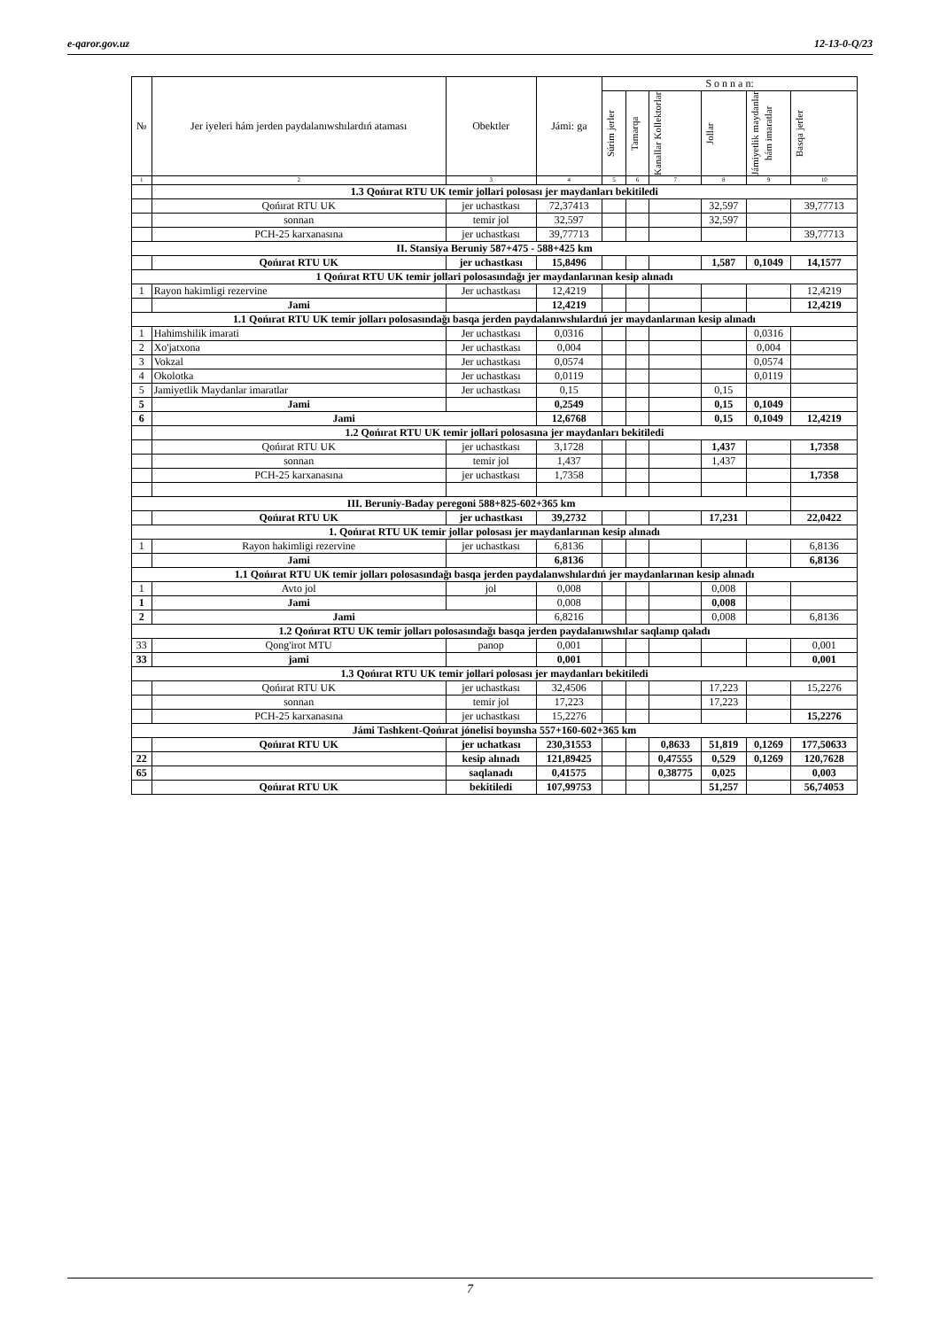e-qaror.gov.uz 12-13-0-Q/23
| № | Jer iyeleri hám jerden paydalanıwshılardıń ataması | Obektler | Jámi: ga | S o n n a n: | | | | | |
| --- | --- | --- | --- | --- | --- | --- | --- | --- | --- |
| | | | | Súrim jerler | Tamarqa | Kanallar Kollektorlar | Jollar | Jámiyetlik maydanlar hám imaratlar | Basqa jerler |
| 1 | 2 | 3 | 4 | 5 | 6 | 7 | 8 | 9 | 10 |
| | 1.3 Qońırat RTU UK temir jollari polosası jer maydanları bekitiledi | | | | | | | | |
| | Qońırat RTU UK | jer uchastkası | 72,37413 | | | | 32,597 | | 39,77713 |
| | sonnan | temir jol | 32,597 | | | | 32,597 | | |
| | PCH-25 karxanasına | jer uchastkası | 39,77713 | | | | | | 39,77713 |
| II. Stansiya Beruniy 587+475 - 588+425 km | | | | | | | | | |
| | Qońırat RTU UK | jer uchastkası | 15,8496 | | | | 1,587 | 0,1049 | 14,1577 |
| 1 Qońırat RTU UK temir jollari polosasındağı jer maydanlarınan kesip alınadı | | | | | | | | | |
| 1 | Rayon hakimligi rezervine | Jer uchastkası | 12,4219 | | | | | | 12,4219 |
| | Jami | | 12,4219 | | | | | | 12,4219 |
| 1.1 Qońırat RTU UK temir jolları polosasındağı basqa jerden paydalanıwshılardıń jer maydanlarınan kesip alınadı | | | | | | | | | |
| 1 | Hahimshilik imarati | Jer uchastkası | 0,0316 | | | | | 0,0316 | |
| 2 | Xo'jatxona | Jer uchastkası | 0,004 | | | | | 0,004 | |
| 3 | Vokzal | Jer uchastkası | 0,0574 | | | | | 0,0574 | |
| 4 | Okolotka | Jer uchastkası | 0,0119 | | | | | 0,0119 | |
| 5 | Jamiyetlik Maydanlar imaratlar | Jer uchastkası | 0,15 | | | | 0,15 | | |
| 5 | Jami | | 0,2549 | | | | 0,15 | 0,1049 | |
| 6 | Jami | | 12,6768 | | | | 0,15 | 0,1049 | 12,4219 |
| | 1.2 Qońırat RTU UK temir jollari polosasına jer maydanları bekitiledi | | | | | | | | |
| | Qońırat RTU UK | jer uchastkası | 3,1728 | | | | 1,437 | | 1,7358 |
| | sonnan | temir jol | 1,437 | | | | 1,437 | | |
| | PCH-25 karxanasına | jer uchastkası | 1,7358 | | | | | | 1,7358 |
| III. Beruniy-Baday peregoni 588+825-602+365 km | | | | | | | | | |
| | Qońırat RTU UK | jer uchastkası | 39,2732 | | | | 17,231 | | 22,0422 |
| 1. Qońırat RTU UK temir jollar polosası jer maydanlarınan kesip alınadı | | | | | | | | | |
| 1 | Rayon hakimligi rezervine | jer uchastkası | 6,8136 | | | | | | 6,8136 |
| | Jami | | 6,8136 | | | | | | 6,8136 |
| 1.1 Qońırat RTU UK temir jolları polosasındağı basqa jerden paydalanwshılardıń jer maydanlarınan kesip alınadı | | | | | | | | | |
| 1 | Avto jol | jol | 0,008 | | | | 0,008 | | |
| 1 | Jami | | 0,008 | | | | 0,008 | | |
| 2 | Jami | | 6,8216 | | | | 0,008 | | 6,8136 |
| 1.2 Qońırat RTU UK temir jolları polosasındağı basqa jerden paydalanıwshılar saqlanıp qaladı | | | | | | | | | |
| 33 | Qong'irot MTU | panop | 0,001 | | | | | | 0,001 |
| 33 | jami | | 0,001 | | | | | | 0,001 |
| 1.3 Qońırat RTU UK temir jollari polosası jer maydanları bekitiledi | | | | | | | | | |
| | Qońırat RTU UK | jer uchastkası | 32,4506 | | | | 17,223 | | 15,2276 |
| | sonnan | temir jol | 17,223 | | | | 17,223 | | |
| | PCH-25 karxanasına | jer uchastkası | 15,2276 | | | | | | 15,2276 |
| Jámi Tashkent-Qońırat jónelisi boyınsha 557+160-602+365 km | | | | | | | | | |
| | Qońırat RTU UK | jer uchatkası | 230,31553 | | | 0,8633 | 51,819 | 0,1269 | 177,50633 |
| 22 | | kesip alınadı | 121,89425 | | | 0,47555 | 0,529 | 0,1269 | 120,7628 |
| 65 | | saqlanadı | 0,41575 | | | 0,38775 | 0,025 | | 0,003 |
| | Qońırat RTU UK | bekitiledi | 107,99753 | | | | 51,257 | | 56,74053 |
7